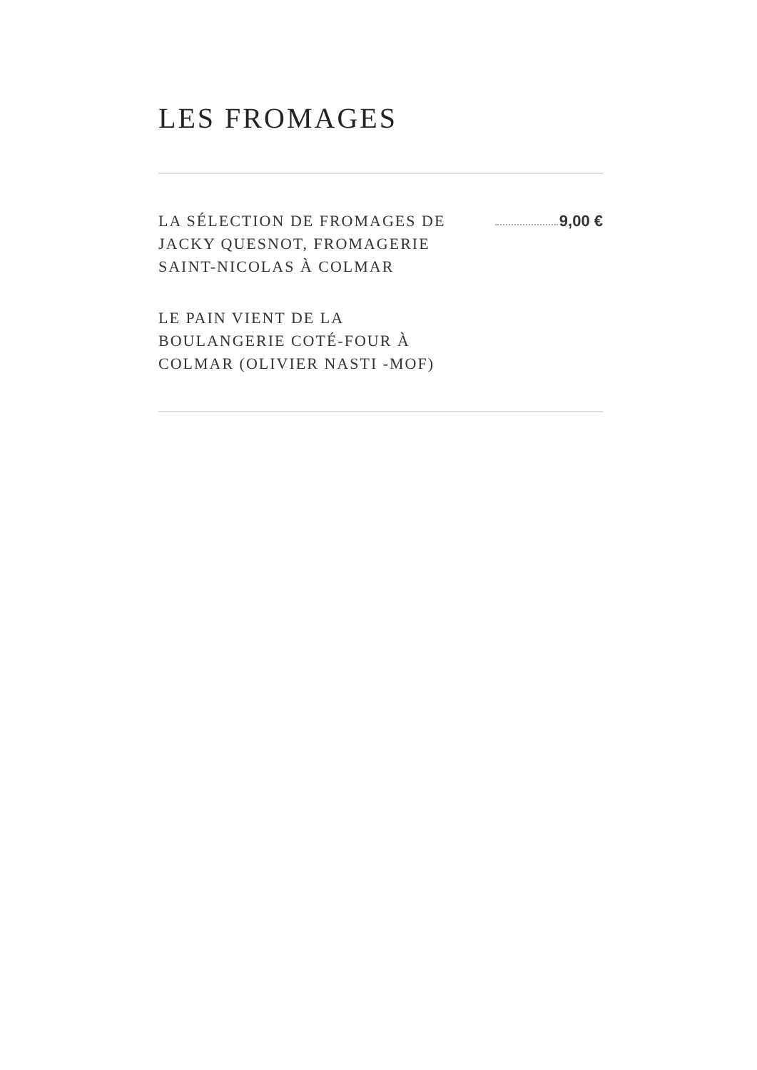LES FROMAGES
LA SÉLECTION DE FROMAGES DE JACKY QUESNOT, FROMAGERIE SAINT-NICOLAS À COLMAR
9,00 €
LE PAIN VIENT DE LA
BOULANGERIE COTÉ-FOUR À
COLMAR (OLIVIER NASTI -MOF)